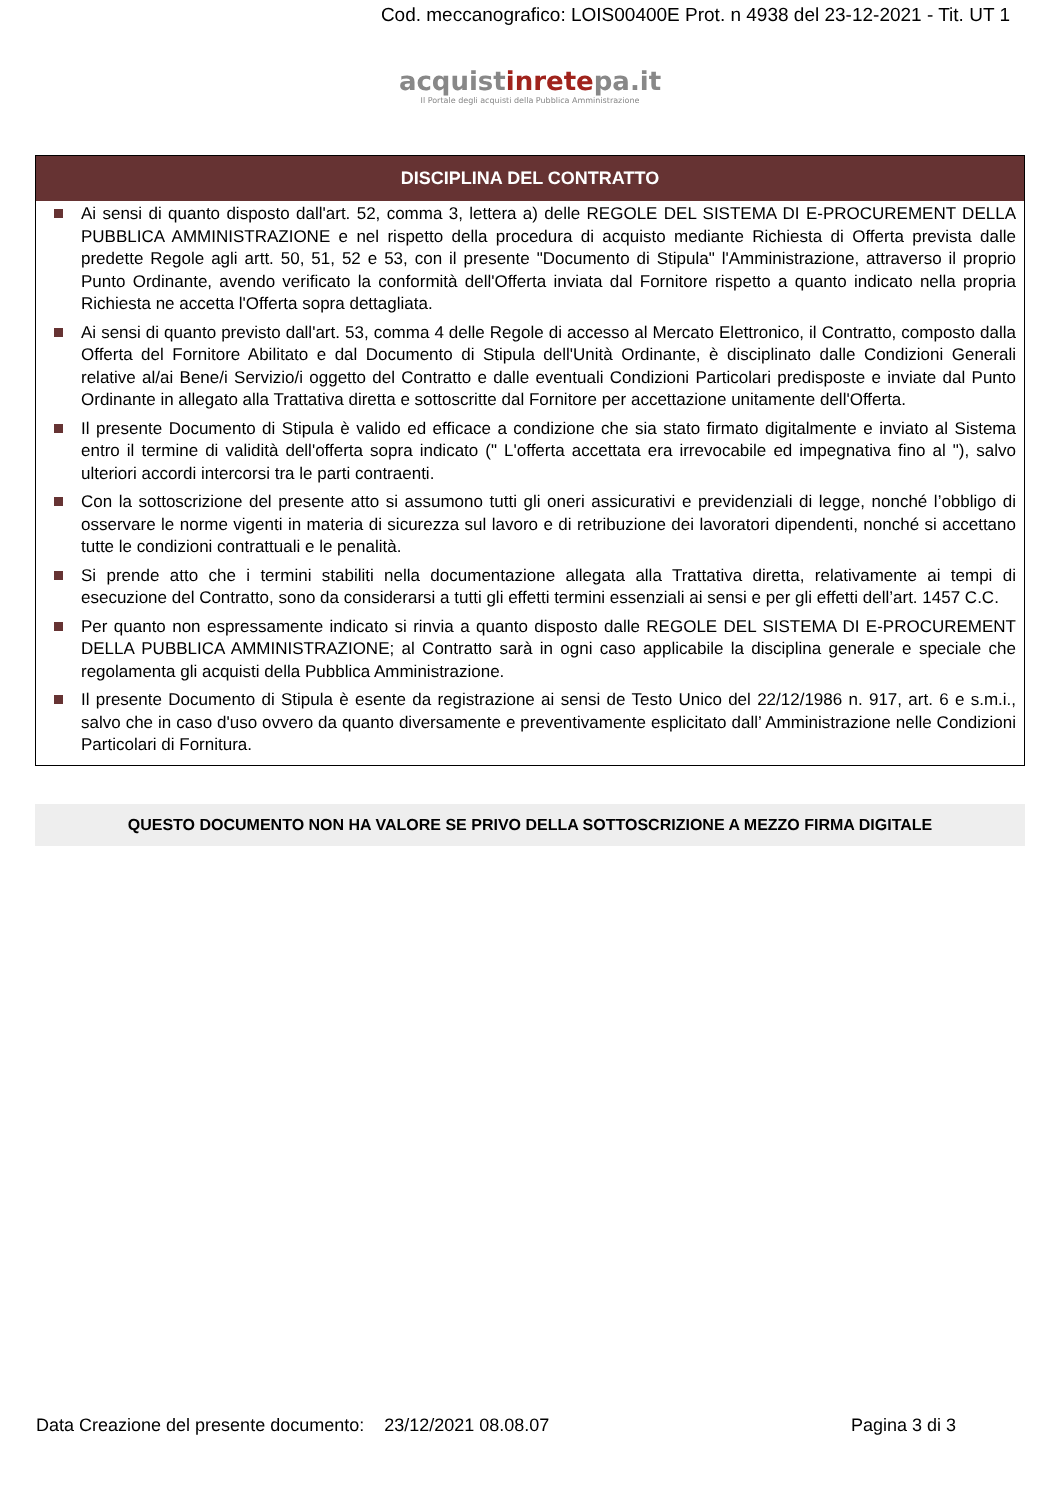Cod. meccanografico: LOIS00400E Prot. n 4938 del 23-12-2021 - Tit. UT 1
acquistinretepa.it
Il Portale degli acquisti della Pubblica Amministrazione
DISCIPLINA DEL CONTRATTO
Ai sensi di quanto disposto dall'art. 52, comma 3, lettera a) delle REGOLE DEL SISTEMA DI E-PROCUREMENT DELLA PUBBLICA AMMINISTRAZIONE e nel rispetto della procedura di acquisto mediante Richiesta di Offerta prevista dalle predette Regole agli artt. 50, 51, 52 e 53, con il presente "Documento di Stipula" l'Amministrazione, attraverso il proprio Punto Ordinante, avendo verificato la conformità dell'Offerta inviata dal Fornitore rispetto a quanto indicato nella propria Richiesta ne accetta l'Offerta sopra dettagliata.
Ai sensi di quanto previsto dall'art. 53, comma 4 delle Regole di accesso al Mercato Elettronico, il Contratto, composto dalla Offerta del Fornitore Abilitato e dal Documento di Stipula dell'Unità Ordinante, è disciplinato dalle Condizioni Generali relative al/ai Bene/i Servizio/i oggetto del Contratto e dalle eventuali Condizioni Particolari predisposte e inviate dal Punto Ordinante in allegato alla Trattativa diretta e sottoscritte dal Fornitore per accettazione unitamente dell'Offerta.
Il presente Documento di Stipula è valido ed efficace a condizione che sia stato firmato digitalmente e inviato al Sistema entro il termine di validità dell'offerta sopra indicato (" L'offerta accettata era irrevocabile ed impegnativa fino al "), salvo ulteriori accordi intercorsi tra le parti contraenti.
Con la sottoscrizione del presente atto si assumono tutti gli oneri assicurativi e previdenziali di legge, nonché l’obbligo di osservare le norme vigenti in materia di sicurezza sul lavoro e di retribuzione dei lavoratori dipendenti, nonché si accettano tutte le condizioni contrattuali e le penalità.
Si prende atto che i termini stabiliti nella documentazione allegata alla Trattativa diretta, relativamente ai tempi di esecuzione del Contratto, sono da considerarsi a tutti gli effetti termini essenziali ai sensi e per gli effetti dell’art. 1457 C.C.
Per quanto non espressamente indicato si rinvia a quanto disposto dalle REGOLE DEL SISTEMA DI E-PROCUREMENT DELLA PUBBLICA AMMINISTRAZIONE; al Contratto sarà in ogni caso applicabile la disciplina generale e speciale che regolamenta gli acquisti della Pubblica Amministrazione.
Il presente Documento di Stipula è esente da registrazione ai sensi de Testo Unico del 22/12/1986 n. 917, art. 6 e s.m.i., salvo che in caso d'uso ovvero da quanto diversamente e preventivamente esplicitato dall’ Amministrazione nelle Condizioni Particolari di Fornitura.
QUESTO DOCUMENTO NON HA VALORE SE PRIVO DELLA SOTTOSCRIZIONE A MEZZO FIRMA DIGITALE
Data Creazione del presente documento: 23/12/2021 08.08.07
Pagina 3 di 3